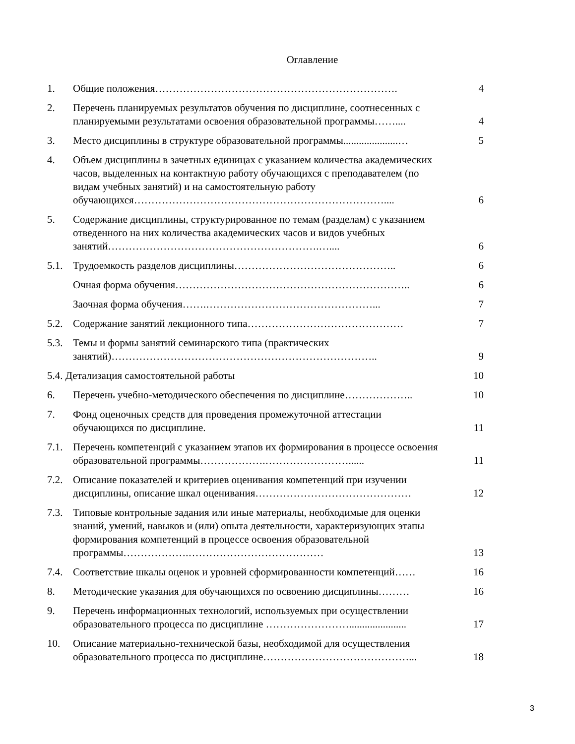Оглавление
| 1. | Общие положения……………………………………………………………. | 4 |
| 2. | Перечень планируемых результатов обучения по дисциплине, соотнесенных с планируемыми результатами освоения образовательной программы…….... | 4 |
| 3. | Место дисциплины в структуре образовательной программы.....................… | 5 |
| 4. | Объем дисциплины в зачетных единицах с указанием количества академических часов, выделенных на контактную работу обучающихся с преподавателем (по видам учебных занятий) и на самостоятельную работу обучающихся……………………………………………………………….... | 6 |
| 5. | Содержание дисциплины, структурированное по темам (разделам) с указанием отведенного на них количества академических часов и видов учебных занятий…………………………………………………….….... | 6 |
| 5.1. | Трудоемкость разделов дисциплины……………………………………….. | 6 |
| | Очная форма обучения………………………………………………………….. | 6 |
| | Заочная форма обучения…….…………………………………………... | 7 |
| 5.2. | Содержание занятий лекционного типа……………………………………… | 7 |
| 5.3. | Темы и формы занятий семинарского типа (практических занятий)………………………………………………………………….. | 9 |
| 5.4. Детализация самостоятельной работы | | 10 |
| 6. | Перечень учебно-методического обеспечения по дисциплине……………….. | 10 |
| 7. | Фонд оценочных средств для проведения промежуточной аттестации обучающихся по дисциплине. | 11 |
| 7.1. | Перечень компетенций с указанием этапов их формирования в процессе освоения образовательной программы……………….……………………...... | 11 |
| 7.2. | Описание показателей и критериев оценивания компетенций при изучении дисциплины, описание шкал оценивания……………………………………… | 12 |
| 7.3. | Типовые контрольные задания или иные материалы, необходимые для оценки знаний, умений, навыков и (или) опыта деятельности, характеризующих этапы формирования компетенций в процессе освоения образовательной программы……………….………………………………… | 13 |
| 7.4. | Соответствие шкалы оценок и уровней сформированности компетенций…… | 16 |
| 8. | Методические указания для обучающихся по освоению дисциплины……… | 16 |
| 9. | Перечень информационных технологий, используемых при осуществлении образовательного процесса по дисциплине ……………………...................... | 17 |
| 10. | Описание материально-технической базы, необходимой для осуществления образовательного процесса по дисциплине……………………………………... | 18 |
3